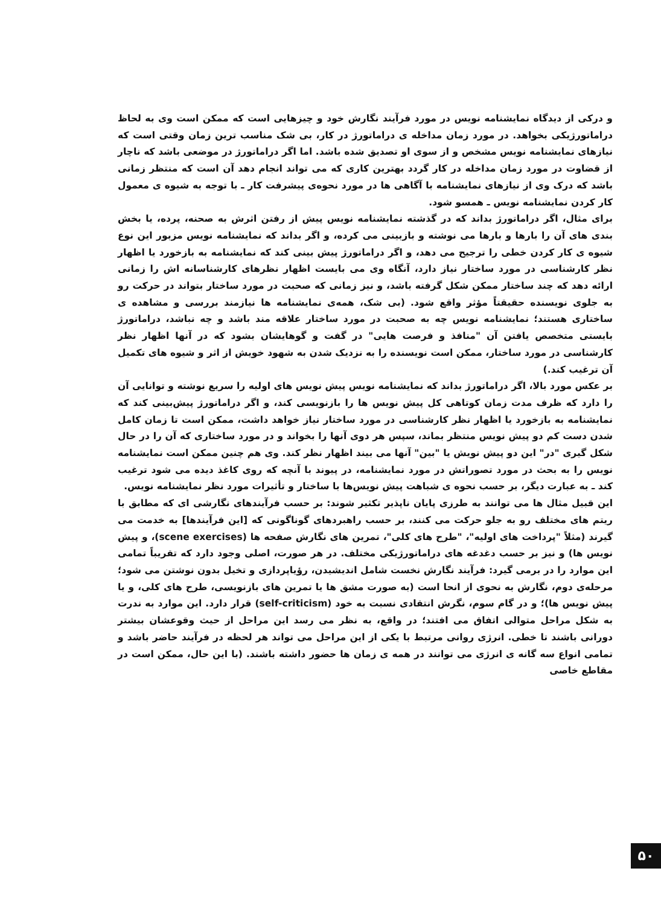و درکی از دیدگاه نمایشنامه نویس در مورد فرآیند نگارش خود و چیزهایی است که ممکن است وی به لحاظ دراماتورژیکی بخواهد. در مورد زمان مداخله ی دراماتورژ در کار، بی شک مناسب ترین زمان وقتی است که نیازهای نمایشنامه نویس مشخص و از سوی او تصدیق شده باشد. اما اگر دراماتورژ در موضعی باشد که ناچار از قضاوت در مورد زمان مداخله در کار گردد بهترین کاری که می تواند انجام دهد آن است که منتظر زمانی باشد که درک وی از نیازهای نمایشنامه با آگاهی ها در مورد نحوه‌ی پیشرفت کار ـ با توجه به شیوه ی معمول کار کردن نمایشنامه نویس ـ همسو شود.
برای مثال، اگر دراماتورژ بداند که در گذشته نمایشنامه نویس پیش از رفتن اثرش به صحنه، پرده، یا بخش بندی های آن را بارها و بارها می نوشته و بازبینی می کرده، و اگر بداند که نمایشنامه نویس مزبور این نوع شیوه ی کار کردن خطی را ترجیح می دهد، و اگر دراماتورژ پیش بینی کند که نمایشنامه به بازخورد یا اظهار نظر کارشناسی در مورد ساختار نیاز دارد، آنگاه وی می بایست اظهار نظرهای کارشناسانه اش را زمانی ارائه دهد که چند ساختار ممکن شکل گرفته باشد، و نیز زمانی که صحبت در مورد ساختار بتواند در حرکت رو به جلوی نویسنده حقیقتاً مؤثر واقع شود. (بی شک، همه‌ی نمایشنامه ها نیازمند بررسی و مشاهده ی ساختاری هستند؛ نمایشنامه نویس چه به صحبت در مورد ساختار علاقه مند باشد و چه نباشد، دراماتورژ بایستی متخصص یافتن آن "منافذ و فرصت هایی" در گفت و گوهایشان بشود که در آنها اظهار نظر کارشناسی در مورد ساختار، ممکن است نویسنده را به نزدیک شدن به شهود خویش از اثر و شیوه های تکمیل آن ترغیب کند.)
بر عکس مورد بالا، اگر دراماتورژ بداند که نمایشنامه نویس پیش نویس های اولیه را سریع نوشته و توانایی آن را دارد که ظرف مدت زمان کوتاهی کل پیش نویس ها را بازنویسی کند، و اگر دراماتورژ پیش‌بینی کند که نمایشنامه به بازخورد یا اظهار نظر کارشناسی در مورد ساختار نیاز خواهد داشت، ممکن است تا زمان کامل شدن دست کم دو پیش نویس منتظر بماند، سپس هر دوی آنها را بخواند و در مورد ساختاری که آن را در حال شکل گیری "در" این دو پیش نویش یا "بین" آنها می بیند اظهار نظر کند. وی هم چنین ممکن است نمایشنامه نویس را به بحث در مورد تصوراتش در مورد نمایشنامه، در پیوند با آنچه که روی کاغذ دیده می شود ترغیب کند ـ به عبارت دیگر، بر حسب نحوه ی شباهت پیش نویس‌ها با ساختار و تأثیرات مورد نظر نمایشنامه نویس.
این قبیل مثال ها می توانند به طرزی پایان ناپذیر تکثیر شوند: بر حسب فرآیندهای نگارشی ای که مطابق با ریتم های مختلف رو به جلو حرکت می کنند، بر حسب راهبردهای گوناگونی که [این فرآیندها] به خدمت می گیرند (مثلاً "پرداخت های اولیه"، "طرح های کلی"، تمرین های نگارش صفحه ها (scene exercises)، و پیش نویس ها) و نیز بر حسب دغدغه های دراماتورژیکی مختلف. در هر صورت، اصلی وجود دارد که تقریباً تمامی این موارد را در برمی گیرد: فرآیند نگارش نخست شامل اندیشیدن، رؤیاپردازی و تخیل بدون نوشتن می شود؛ مرحله‌ی دوم، نگارش به نحوی از انحا است (به صورت مشق ها یا تمرین های بازنویسی، طرح های کلی، و یا پیش نویس ها)؛ و در گام سوم، نگرش انتقادی نسبت به خود (self-criticism) قرار دارد. این موارد به ندرت به شکل مراحل متوالی اتفاق می افتند؛ در واقع، به نظر می رسد این مراحل از حیث وقوعشان بیشتر دورانی باشند تا خطی. انرژی روانی مرتبط با یکی از این مراحل می تواند هر لحظه در فرآیند حاضر باشد و تمامی انواع سه گانه ی انرژی می توانند در همه ی زمان ها حضور داشته باشند. (با این حال، ممکن است در مقاطع خاصی
۵۰